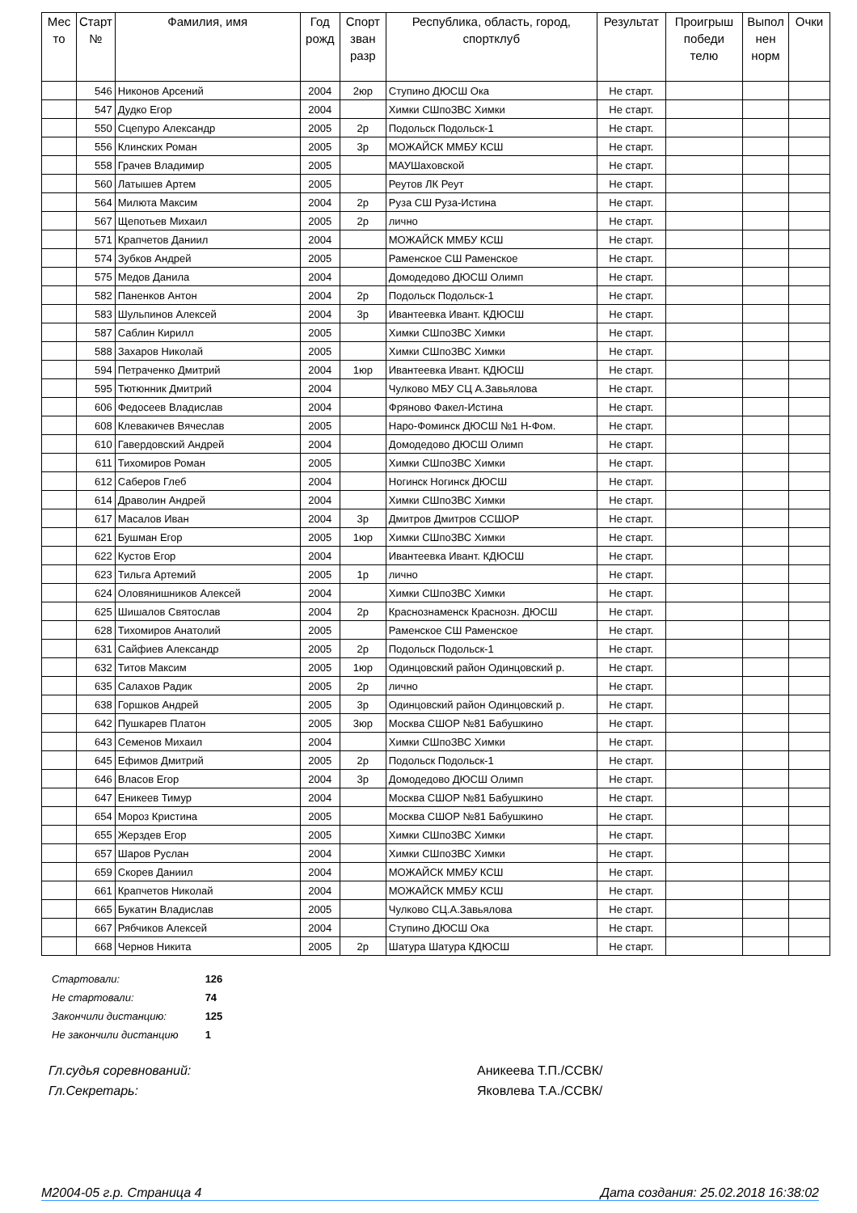| Мес то | Старт № | Фамилия, имя | Год рожд | Спорт зван разр | Республика, область, город, спортклуб | Результат | Проигрыш победи телю | Выпол нен норм | Очки |
| --- | --- | --- | --- | --- | --- | --- | --- | --- | --- |
| | 546 | Никонов Арсений | 2004 | 2юр | Ступино ДЮСШ Ока | Не старт. | | | |
| | 547 | Дудко Егор | 2004 | | Химки СШпоЗВС Химки | Не старт. | | | |
| | 550 | Сцепуро Александр | 2005 | 2р | Подольск Подольск-1 | Не старт. | | | |
| | 556 | Клинских Роман | 2005 | 3р | МОЖАЙСК ММБУ КСШ | Не старт. | | | |
| | 558 | Грачев Владимир | 2005 | | МАУШаховской | Не старт. | | | |
| | 560 | Латышев Артем | 2005 | | Реутов ЛК Реут | Не старт. | | | |
| | 564 | Милюта Максим | 2004 | 2р | Руза СШ Руза-Истина | Не старт. | | | |
| | 567 | Щепотьев Михаил | 2005 | 2р | лично | Не старт. | | | |
| | 571 | Крапчетов Даниил | 2004 | | МОЖАЙСК ММБУ КСШ | Не старт. | | | |
| | 574 | Зубков Андрей | 2005 | | Раменское СШ Раменское | Не старт. | | | |
| | 575 | Медов Данила | 2004 | | Домодедово ДЮСШ Олимп | Не старт. | | | |
| | 582 | Паненков Антон | 2004 | 2р | Подольск Подольск-1 | Не старт. | | | |
| | 583 | Шульпинов Алексей | 2004 | 3р | Ивантеевка Ивант. КДЮСШ | Не старт. | | | |
| | 587 | Саблин Кирилл | 2005 | | Химки СШпоЗВС Химки | Не старт. | | | |
| | 588 | Захаров Николай | 2005 | | Химки СШпоЗВС Химки | Не старт. | | | |
| | 594 | Петраченко Дмитрий | 2004 | 1юр | Ивантеевка Ивант. КДЮСШ | Не старт. | | | |
| | 595 | Тютюнник Дмитрий | 2004 | | Чулково МБУ СЦ А.Завьялова | Не старт. | | | |
| | 606 | Федосеев Владислав | 2004 | | Фряново Факел-Истина | Не старт. | | | |
| | 608 | Клевакичев Вячеслав | 2005 | | Наро-Фоминск ДЮСШ №1 Н-Фом. | Не старт. | | | |
| | 610 | Гавердовский Андрей | 2004 | | Домодедово ДЮСШ Олимп | Не старт. | | | |
| | 611 | Тихомиров Роман | 2005 | | Химки СШпоЗВС Химки | Не старт. | | | |
| | 612 | Саберов Глеб | 2004 | | Ногинск Ногинск ДЮСШ | Не старт. | | | |
| | 614 | Дравoлин Андрей | 2004 | | Химки СШпоЗВС Химки | Не старт. | | | |
| | 617 | Масалов Иван | 2004 | 3р | Дмитров Дмитров ССШОР | Не старт. | | | |
| | 621 | Бушман Егор | 2005 | 1юр | Химки СШпоЗВС Химки | Не старт. | | | |
| | 622 | Кустов Егор | 2004 | | Ивантеевка Ивант. КДЮСШ | Не старт. | | | |
| | 623 | Тильга Артемий | 2005 | 1р | лично | Не старт. | | | |
| | 624 | Оловянишников Алексей | 2004 | | Химки СШпоЗВС Химки | Не старт. | | | |
| | 625 | Шишалов Святослав | 2004 | 2р | Краснознаменск Краснозн. ДЮСШ | Не старт. | | | |
| | 628 | Тихомиров Анатолий | 2005 | | Раменское СШ Раменское | Не старт. | | | |
| | 631 | Сайфиев Александр | 2005 | 2р | Подольск Подольск-1 | Не старт. | | | |
| | 632 | Титов Максим | 2005 | 1юр | Одинцовский район Одинцовский р. | Не старт. | | | |
| | 635 | Салахов Радик | 2005 | 2р | лично | Не старт. | | | |
| | 638 | Горшков Андрей | 2005 | 3р | Одинцовский район Одинцовский р. | Не старт. | | | |
| | 642 | Пушкарев Платон | 2005 | 3юр | Москва СШОР №81 Бабушкино | Не старт. | | | |
| | 643 | Семенов Михаил | 2004 | | Химки СШпоЗВС Химки | Не старт. | | | |
| | 645 | Ефимов Дмитрий | 2005 | 2р | Подольск Подольск-1 | Не старт. | | | |
| | 646 | Власов Егор | 2004 | 3р | Домодедово ДЮСШ Олимп | Не старт. | | | |
| | 647 | Еникеев Тимур | 2004 | | Москва СШОР №81 Бабушкино | Не старт. | | | |
| | 654 | Мороз Кристина | 2005 | | Москва СШОР №81 Бабушкино | Не старт. | | | |
| | 655 | Жерздев Егор | 2005 | | Химки СШпоЗВС Химки | Не старт. | | | |
| | 657 | Шаров Руслан | 2004 | | Химки СШпоЗВС Химки | Не старт. | | | |
| | 659 | Скорев Даниил | 2004 | | МОЖАЙСК ММБУ КСШ | Не старт. | | | |
| | 661 | Крапчетов Николай | 2004 | | МОЖАЙСК ММБУ КСШ | Не старт. | | | |
| | 665 | Букатин Владислав | 2005 | | Чулково СЦ.А.Завьялова | Не старт. | | | |
| | 667 | Рябчиков Алексей | 2004 | | Ступино ДЮСШ Ока | Не старт. | | | |
| | 668 | Чернов Никита | 2005 | 2р | Шатура Шатура КДЮСШ | Не старт. | | | |
Стартовали: 126
Не стартовали: 74
Закончили дистанцию: 125
Не закончили дистанцию 1
Гл.судья соревнований: Аникеева Т.П./ССВК/
Гл.Секретарь: Яковлева Т.А./ССВК/
М2004-05 г.р. Страница 4 Дата создания: 25.02.2018 16:38:02